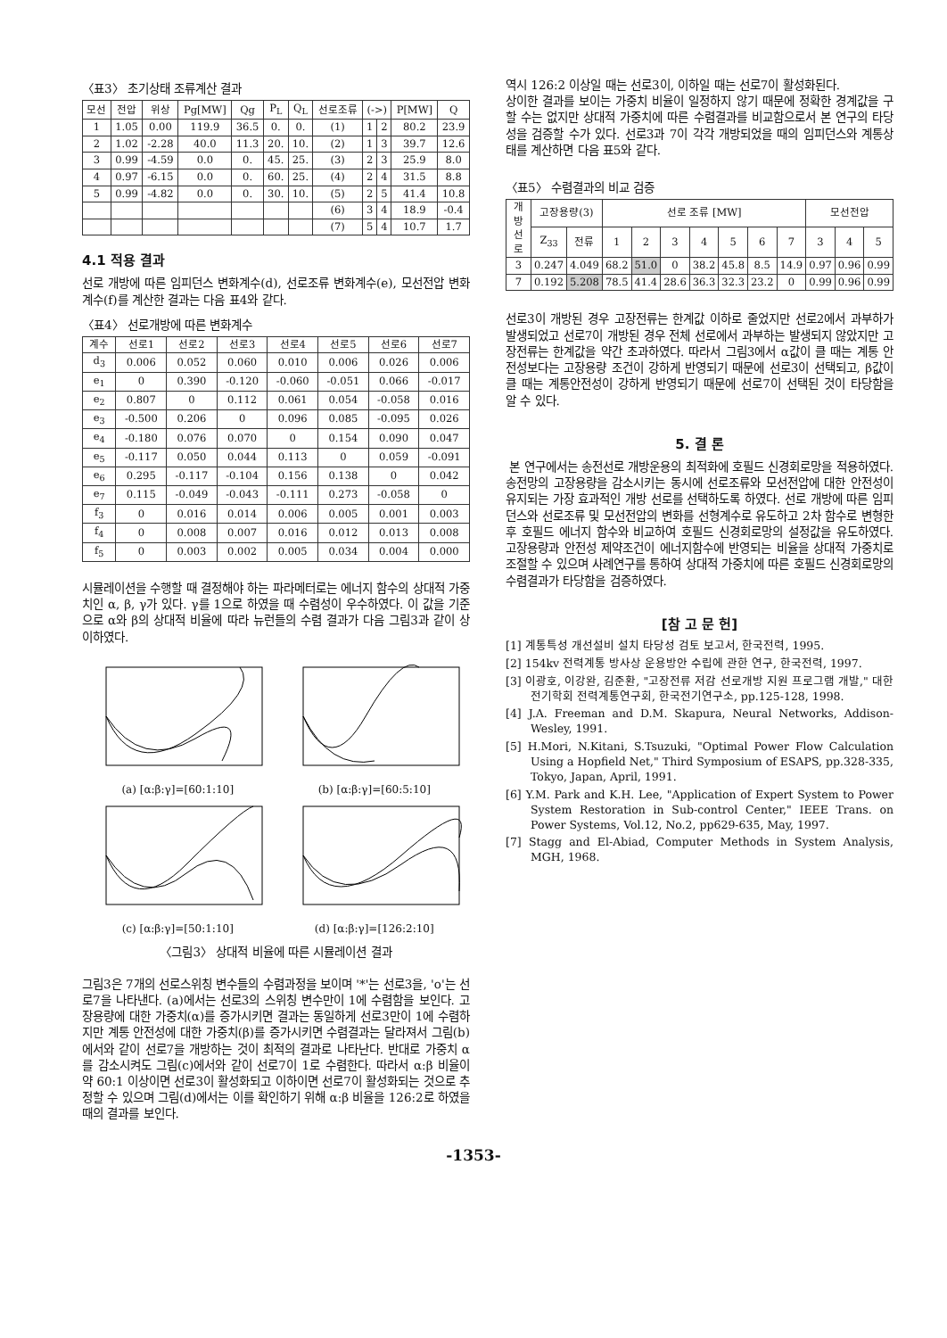〈표3〉 초기상태 조류계산 결과
| 모선 | 전압 | 위상 | Pg[MW] | Qg | P<sub>L</sub> | Q<sub>L</sub> | 선로조류 | (->) | | P[MW] | Q |
| --- | --- | --- | --- | --- | --- | --- | --- | --- | --- | --- | --- |
| 1 | 1.05 | 0.00 | 119.9 | 36.5 | 0. | 0. | (1) | 1 | 2 | 80.2 | 23.9 |
| 2 | 1.02 | -2.28 | 40.0 | 11.3 | 20. | 10. | (2) | 1 | 3 | 39.7 | 12.6 |
| 3 | 0.99 | -4.59 | 0.0 | 0. | 45. | 25. | (3) | 2 | 3 | 25.9 | 8.0 |
| 4 | 0.97 | -6.15 | 0.0 | 0. | 60. | 25. | (4) | 2 | 4 | 31.5 | 8.8 |
| 5 | 0.99 | -4.82 | 0.0 | 0. | 30. | 10. | (5) | 2 | 5 | 41.4 | 10.8 |
| | | | | | | | (6) | 3 | 4 | 18.9 | -0.4 |
| | | | | | | | (7) | 5 | 4 | 10.7 | 1.7 |
4.1 적용 결과
선로 개방에 따른 임피던스 변화계수(d), 선로조류 변화계수(e), 모선전압 변화계수(f)를 계산한 결과는 다음 표4와 같다.
〈표4〉 선로개방에 따른 변화계수
| 계수 | 선로1 | 선로2 | 선로3 | 선로4 | 선로5 | 선로6 | 선로7 |
| --- | --- | --- | --- | --- | --- | --- | --- |
| d<sub>3</sub> | 0.006 | 0.052 | 0.060 | 0.010 | 0.006 | 0.026 | 0.006 |
| e<sub>1</sub> | 0 | 0.390 | -0.120 | -0.060 | -0.051 | 0.066 | -0.017 |
| e<sub>2</sub> | 0.807 | 0 | 0.112 | 0.061 | 0.054 | -0.058 | 0.016 |
| e<sub>3</sub> | -0.500 | 0.206 | 0 | 0.096 | 0.085 | -0.095 | 0.026 |
| e<sub>4</sub> | -0.180 | 0.076 | 0.070 | 0 | 0.154 | 0.090 | 0.047 |
| e<sub>5</sub> | -0.117 | 0.050 | 0.044 | 0.113 | 0 | 0.059 | -0.091 |
| e<sub>6</sub> | 0.295 | -0.117 | -0.104 | 0.156 | 0.138 | 0 | 0.042 |
| e<sub>7</sub> | 0.115 | -0.049 | -0.043 | -0.111 | 0.273 | -0.058 | 0 |
| f<sub>3</sub> | 0 | 0.016 | 0.014 | 0.006 | 0.005 | 0.001 | 0.003 |
| f<sub>4</sub> | 0 | 0.008 | 0.007 | 0.016 | 0.012 | 0.013 | 0.008 |
| f<sub>5</sub> | 0 | 0.003 | 0.002 | 0.005 | 0.034 | 0.004 | 0.000 |
시뮬레이션을 수행할 때 결정해야 하는 파라메터로는 에너지 함수의 상대적 가중치인 α, β, γ가 있다. γ를 1으로 하였을 때 수렴성이 우수하였다. 이 값을 기준으로 α와 β의 상대적 비율에 따라 뉴런들의 수렴 결과가 다음 그림3과 같이 상이하였다.
(a) [α:β:γ]=[60:1:10]
(b) [α:β:γ]=[60:5:10]
(c) [α:β:γ]=[50:1:10]
(d) [α:β:γ]=[126:2:10]
〈그림3〉 상대적 비율에 따른 시뮬레이션 결과
그림3은 7개의 선로스위칭 변수들의 수렴과정을 보이며 '*'는 선로3을, 'o'는 선로7을 나타낸다. (a)에서는 선로3의 스위칭 변수만이 1에 수렴함을 보인다. 고장용량에 대한 가중치(α)를 증가시키면 결과는 동일하게 선로3만이 1에 수렴하지만 계통 안전성에 대한 가중치(β)를 증가시키면 수렴결과는 달라져서 그림(b)에서와 같이 선로7을 개방하는 것이 최적의 결과로 나타난다. 반대로 가중치 α를 감소시켜도 그림(c)에서와 같이 선로7이 1로 수렴한다. 따라서 α:β 비율이 약 60:1 이상이면 선로3이 활성화되고 이하이면 선로7이 활성화되는 것으로 추정할 수 있으며 그림(d)에서는 이를 확인하기 위해 α:β 비율을 126:2로 하였을 때의 결과를 보인다.
역시 126:2 이상일 때는 선로3이, 이하일 때는 선로7이 활성화된다.
상이한 결과를 보이는 가중치 비율이 일정하지 않기 때문에 정확한 경계값을 구할 수는 없지만 상대적 가중치에 따른 수렴결과를 비교함으로서 본 연구의 타당성을 검증할 수가 있다. 선로3과 7이 각각 개방되었을 때의 임피던스와 계통상태를 계산하면 다음 표5와 같다.
〈표5〉 수렴결과의 비교 검증
| 개방선로 | 고장용량(3) | | 선로 조류 [MW] | | | | | | | 모선전압 | | |
| --- | --- | --- | --- | --- | --- | --- | --- | --- | --- | --- | --- | --- |
| | Z<sub>33</sub> | 전류 | 1 | 2 | 3 | 4 | 5 | 6 | 7 | 3 | 4 | 5 |
| 3 | 0.247 | 4.049 | 68.2 | 51.0 | 0 | 38.2 | 45.8 | 8.5 | 14.9 | 0.97 | 0.96 | 0.99 |
| 7 | 0.192 | 5.208 | 78.5 | 41.4 | 28.6 | 36.3 | 32.3 | 23.2 | 0 | 0.99 | 0.96 | 0.99 |
선로3이 개방된 경우 고장전류는 한계값 이하로 줄었지만 선로2에서 과부하가 발생되었고 선로7이 개방된 경우 전체 선로에서 과부하는 발생되지 않았지만 고장전류는 한계값을 약간 초과하였다. 따라서 그림3에서 α값이 클 때는 계통 안전성보다는 고장용량 조건이 강하게 반영되기 때문에 선로3이 선택되고, β값이 클 때는 계통안전성이 강하게 반영되기 때문에 선로7이 선택된 것이 타당함을 알 수 있다.
5. 결 론
본 연구에서는 송전선로 개방운용의 최적화에 호필드 신경회로망을 적용하였다. 송전망의 고장용량을 감소시키는 동시에 선로조류와 모선전압에 대한 안전성이 유지되는 가장 효과적인 개방 선로를 선택하도록 하였다. 선로 개방에 따른 임피던스와 선로조류 및 모선전압의 변화를 선형계수로 유도하고 2차 함수로 변형한 후 호필드 에너지 함수와 비교하여 호필드 신경회로망의 설정값을 유도하였다. 고장용량과 안전성 제약조건이 에너지함수에 반영되는 비율을 상대적 가중치로 조절할 수 있으며 사례연구를 통하여 상대적 가중치에 따른 호필드 신경회로망의 수렴결과가 타당함을 검증하였다.
[참 고 문 헌]
[1] 계통특성 개선설비 설치 타당성 검토 보고서, 한국전력, 1995.
[2] 154kv 전력계통 방사상 운용방안 수립에 관한 연구, 한국전력, 1997.
[3] 이광호, 이강완, 김준환, "고장전류 저감 선로개방 지원 프로그램 개발," 대한전기학회 전력계통연구회, 한국전기연구소, pp.125-128, 1998.
[4] J.A. Freeman and D.M. Skapura, Neural Networks, Addison-Wesley, 1991.
[5] H.Mori, N.Kitani, S.Tsuzuki, "Optimal Power Flow Calculation Using a Hopfield Net," Third Symposium of ESAPS, pp.328-335, Tokyo, Japan, April, 1991.
[6] Y.M. Park and K.H. Lee, "Application of Expert System to Power System Restoration in Sub-control Center," IEEE Trans. on Power Systems, Vol.12, No.2, pp629-635, May, 1997.
[7] Stagg and El-Abiad, Computer Methods in System Analysis, MGH, 1968.
-1353-